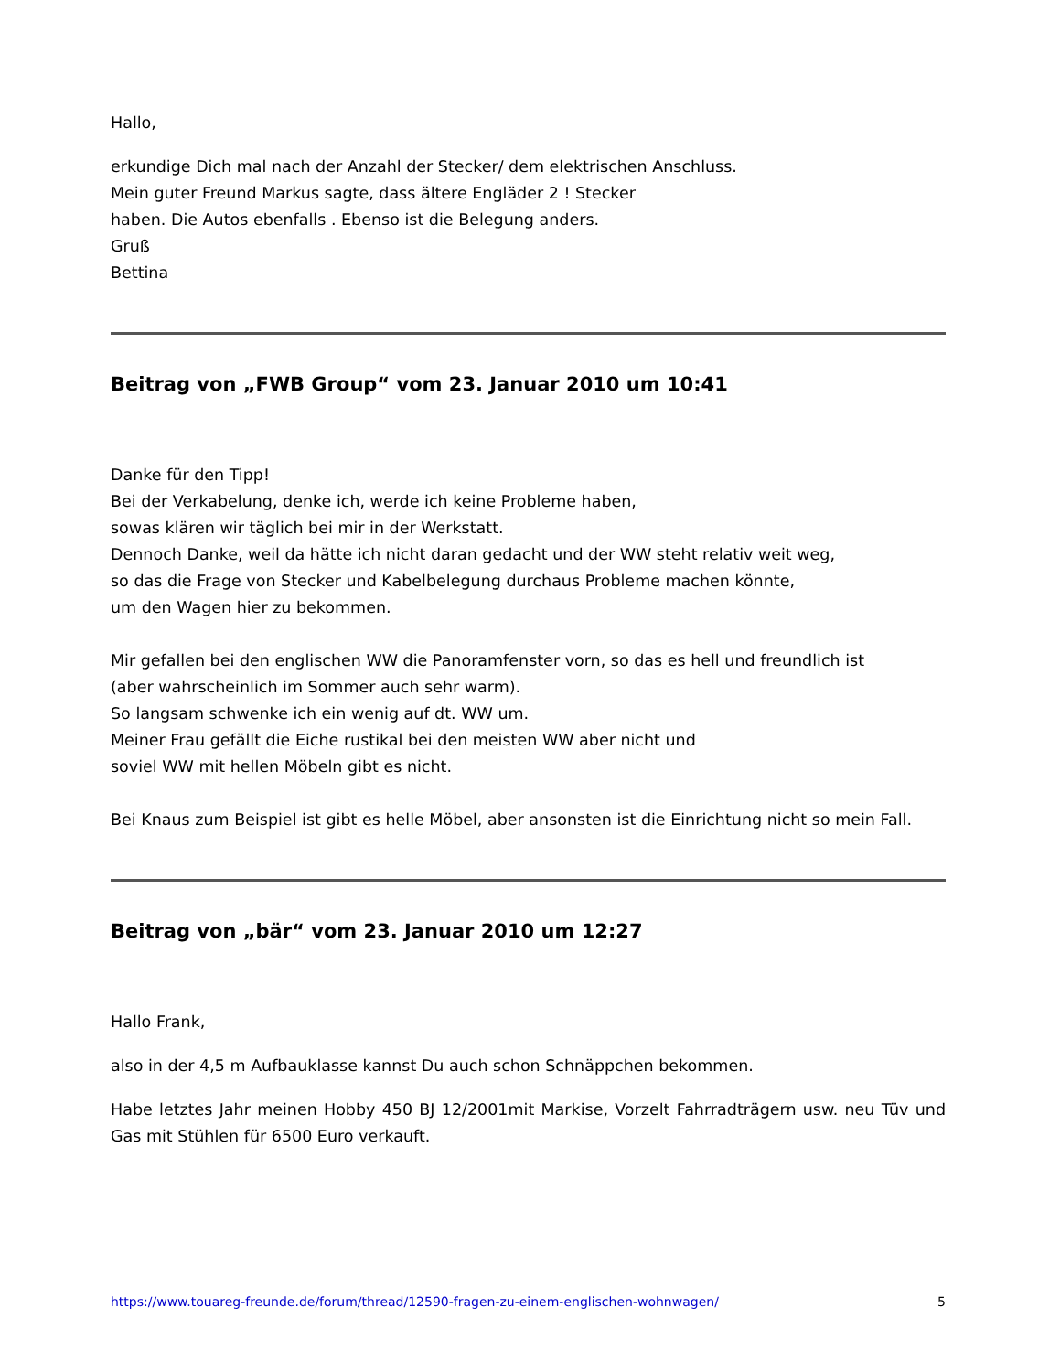Hallo,
erkundige Dich mal nach der Anzahl der Stecker/ dem elektrischen Anschluss.
Mein guter Freund Markus sagte, dass ältere Engläder 2 ! Stecker
haben. Die Autos ebenfalls . Ebenso ist die Belegung anders.
Gruß
Bettina
Beitrag von „FWB Group“ vom 23. Januar 2010 um 10:41
Danke für den Tipp!
Bei der Verkabelung, denke ich, werde ich keine Probleme haben,
sowas klären wir täglich bei mir in der Werkstatt.
Dennoch Danke, weil da hätte ich nicht daran gedacht und der WW steht relativ weit weg,
so das die Frage von Stecker und Kabelbelegung durchaus Probleme machen könnte,
um den Wagen hier zu bekommen.
Mir gefallen bei den englischen WW die Panoramfenster vorn, so das es hell und freundlich ist
(aber wahrscheinlich im Sommer auch sehr warm).
So langsam schwenke ich ein wenig auf dt. WW um.
Meiner Frau gefällt die Eiche rustikal bei den meisten WW aber nicht und
soviel WW mit hellen Möbeln gibt es nicht.
Bei Knaus zum Beispiel ist gibt es helle Möbel, aber ansonsten ist die Einrichtung nicht so mein Fall.
Beitrag von „bär“ vom 23. Januar 2010 um 12:27
Hallo Frank,
also in der 4,5 m Aufbauklasse kannst Du auch schon Schnäppchen bekommen.
Habe letztes Jahr meinen Hobby 450 BJ 12/2001mit Markise, Vorzelt Fahrradträgern usw. neu Tüv und Gas mit Stühlen für 6500 Euro verkauft.
https://www.touareg-freunde.de/forum/thread/12590-fragen-zu-einem-englischen-wohnwagen/ 5